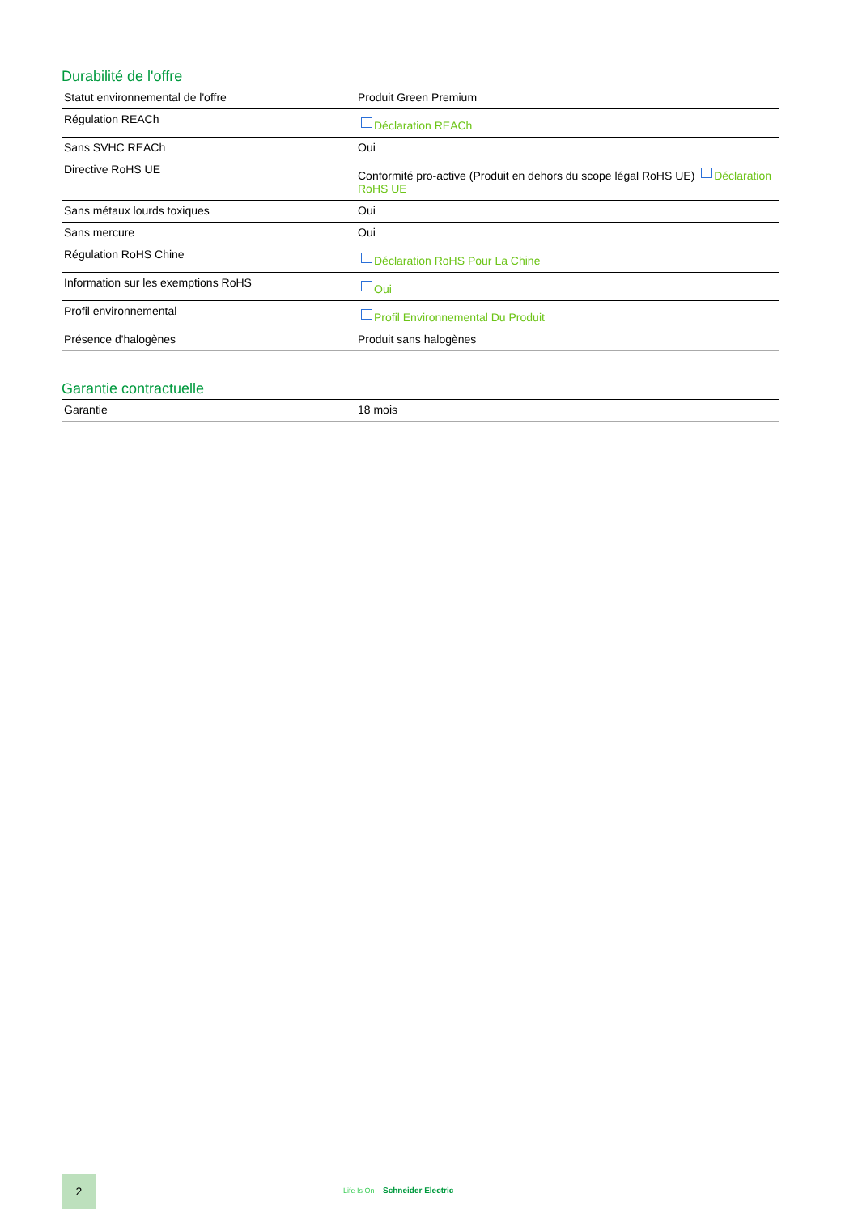Durabilité de l'offre
| Statut environnemental de l'offre | Produit Green Premium |
| Régulation REACh | Déclaration REACh |
| Sans SVHC REACh | Oui |
| Directive RoHS UE | Conformité pro-active (Produit en dehors du scope légal RoHS UE) Déclaration RoHS UE |
| Sans métaux lourds toxiques | Oui |
| Sans mercure | Oui |
| Régulation RoHS Chine | Déclaration RoHS Pour La Chine |
| Information sur les exemptions RoHS | Oui |
| Profil environnemental | Profil Environnemental Du Produit |
| Présence d'halogènes | Produit sans halogènes |
Garantie contractuelle
| Garantie | 18 mois |
2
Life Is On Schneider Electric